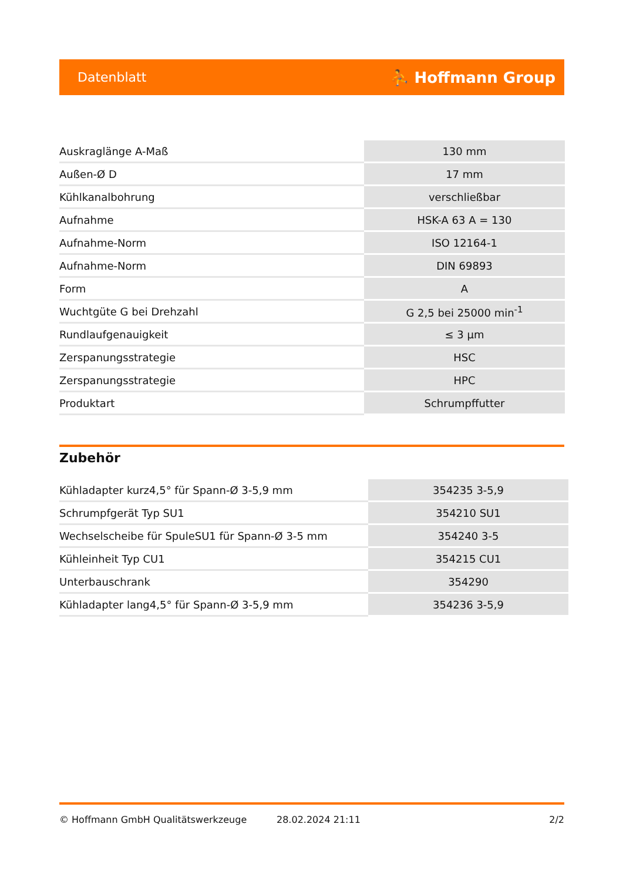Datenblatt ⛹ Hoffmann Group
| Auskraglänge A-Maß | 130 mm |
| Außen-Ø D | 17 mm |
| Kühlkanalbohrung | verschließbar |
| Aufnahme | HSK-A 63 A = 130 |
| Aufnahme-Norm | ISO 12164-1 |
| Aufnahme-Norm | DIN 69893 |
| Form | A |
| Wuchtgüte G bei Drehzahl | G 2,5 bei 25000 min<sup>-1</sup> |
| Rundlaufgenauigkeit | ≤ 3 µm |
| Zerspanungsstrategie | HSC |
| Zerspanungsstrategie | HPC |
| Produktart | Schrumpffutter |
Zubehör
| Kühladapter kurz4,5° für Spann-Ø 3-5,9 mm | 354235 3-5,9 |
| Schrumpfgerät Typ SU1 | 354210 SU1 |
| Wechselscheibe für SpuleSU1 für Spann-Ø 3-5 mm | 354240 3-5 |
| Kühleinheit Typ CU1 | 354215 CU1 |
| Unterbauschrank | 354290 |
| Kühladapter lang4,5° für Spann-Ø 3-5,9 mm | 354236 3-5,9 |
© Hoffmann GmbH Qualitätswerkzeuge 28.02.2024 21:11 2/2